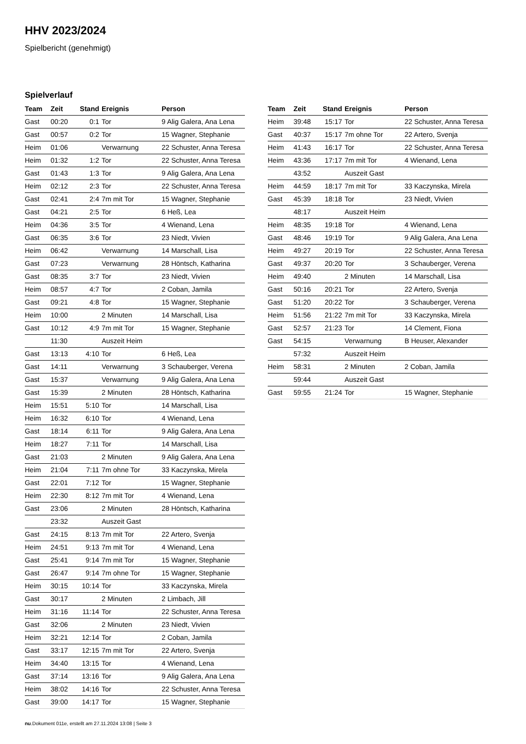HHV 2023/2024
Spielbericht (genehmigt)
Spielverlauf
| Team | Zeit | Stand | Ereignis | Person |
| --- | --- | --- | --- | --- |
| Gast | 00:20 | 0:1 | Tor | 9 Alig Galera, Ana Lena |
| Gast | 00:57 | 0:2 | Tor | 15 Wagner, Stephanie |
| Heim | 01:06 | | Verwarnung | 22 Schuster, Anna Teresa |
| Heim | 01:32 | 1:2 | Tor | 22 Schuster, Anna Teresa |
| Gast | 01:43 | 1:3 | Tor | 9 Alig Galera, Ana Lena |
| Heim | 02:12 | 2:3 | Tor | 22 Schuster, Anna Teresa |
| Gast | 02:41 | 2:4 | 7m mit Tor | 15 Wagner, Stephanie |
| Gast | 04:21 | 2:5 | Tor | 6 Heß, Lea |
| Heim | 04:36 | 3:5 | Tor | 4 Wienand, Lena |
| Gast | 06:35 | 3:6 | Tor | 23 Niedt, Vivien |
| Heim | 06:42 | | Verwarnung | 14 Marschall, Lisa |
| Gast | 07:23 | | Verwarnung | 28 Höntsch, Katharina |
| Gast | 08:35 | 3:7 | Tor | 23 Niedt, Vivien |
| Heim | 08:57 | 4:7 | Tor | 2 Coban, Jamila |
| Gast | 09:21 | 4:8 | Tor | 15 Wagner, Stephanie |
| Heim | 10:00 | | 2 Minuten | 14 Marschall, Lisa |
| Gast | 10:12 | 4:9 | 7m mit Tor | 15 Wagner, Stephanie |
| | 11:30 | | Auszeit Heim | |
| Gast | 13:13 | 4:10 | Tor | 6 Heß, Lea |
| Gast | 14:11 | | Verwarnung | 3 Schauberger, Verena |
| Gast | 15:37 | | Verwarnung | 9 Alig Galera, Ana Lena |
| Gast | 15:39 | | 2 Minuten | 28 Höntsch, Katharina |
| Heim | 15:51 | 5:10 | Tor | 14 Marschall, Lisa |
| Heim | 16:32 | 6:10 | Tor | 4 Wienand, Lena |
| Gast | 18:14 | 6:11 | Tor | 9 Alig Galera, Ana Lena |
| Heim | 18:27 | 7:11 | Tor | 14 Marschall, Lisa |
| Gast | 21:03 | | 2 Minuten | 9 Alig Galera, Ana Lena |
| Heim | 21:04 | 7:11 | 7m ohne Tor | 33 Kaczynska, Mirela |
| Gast | 22:01 | 7:12 | Tor | 15 Wagner, Stephanie |
| Heim | 22:30 | 8:12 | 7m mit Tor | 4 Wienand, Lena |
| Gast | 23:06 | | 2 Minuten | 28 Höntsch, Katharina |
| | 23:32 | | Auszeit Gast | |
| Gast | 24:15 | 8:13 | 7m mit Tor | 22 Artero, Svenja |
| Heim | 24:51 | 9:13 | 7m mit Tor | 4 Wienand, Lena |
| Gast | 25:41 | 9:14 | 7m mit Tor | 15 Wagner, Stephanie |
| Gast | 26:47 | 9:14 | 7m ohne Tor | 15 Wagner, Stephanie |
| Heim | 30:15 | 10:14 | Tor | 33 Kaczynska, Mirela |
| Gast | 30:17 | | 2 Minuten | 2 Limbach, Jill |
| Heim | 31:16 | 11:14 | Tor | 22 Schuster, Anna Teresa |
| Gast | 32:06 | | 2 Minuten | 23 Niedt, Vivien |
| Heim | 32:21 | 12:14 | Tor | 2 Coban, Jamila |
| Gast | 33:17 | 12:15 | 7m mit Tor | 22 Artero, Svenja |
| Heim | 34:40 | 13:15 | Tor | 4 Wienand, Lena |
| Gast | 37:14 | 13:16 | Tor | 9 Alig Galera, Ana Lena |
| Heim | 38:02 | 14:16 | Tor | 22 Schuster, Anna Teresa |
| Gast | 39:00 | 14:17 | Tor | 15 Wagner, Stephanie |
| Team | Zeit | Stand | Ereignis | Person |
| --- | --- | --- | --- | --- |
| Heim | 39:48 | 15:17 | Tor | 22 Schuster, Anna Teresa |
| Gast | 40:37 | 15:17 | 7m ohne Tor | 22 Artero, Svenja |
| Heim | 41:43 | 16:17 | Tor | 22 Schuster, Anna Teresa |
| Heim | 43:36 | 17:17 | 7m mit Tor | 4 Wienand, Lena |
| | 43:52 | | Auszeit Gast | |
| Heim | 44:59 | 18:17 | 7m mit Tor | 33 Kaczynska, Mirela |
| Gast | 45:39 | 18:18 | Tor | 23 Niedt, Vivien |
| | 48:17 | | Auszeit Heim | |
| Heim | 48:35 | 19:18 | Tor | 4 Wienand, Lena |
| Gast | 48:46 | 19:19 | Tor | 9 Alig Galera, Ana Lena |
| Heim | 49:27 | 20:19 | Tor | 22 Schuster, Anna Teresa |
| Gast | 49:37 | 20:20 | Tor | 3 Schauberger, Verena |
| Heim | 49:40 | | 2 Minuten | 14 Marschall, Lisa |
| Gast | 50:16 | 20:21 | Tor | 22 Artero, Svenja |
| Gast | 51:20 | 20:22 | Tor | 3 Schauberger, Verena |
| Heim | 51:56 | 21:22 | 7m mit Tor | 33 Kaczynska, Mirela |
| Gast | 52:57 | 21:23 | Tor | 14 Clement, Fiona |
| Gast | 54:15 | | Verwarnung | B Heuser, Alexander |
| | 57:32 | | Auszeit Heim | |
| Heim | 58:31 | | 2 Minuten | 2 Coban, Jamila |
| | 59:44 | | Auszeit Gast | |
| Gast | 59:55 | 21:24 | Tor | 15 Wagner, Stephanie |
nu.Dokument 011e, erstellt am 27.11.2024 13:08 | Seite 3